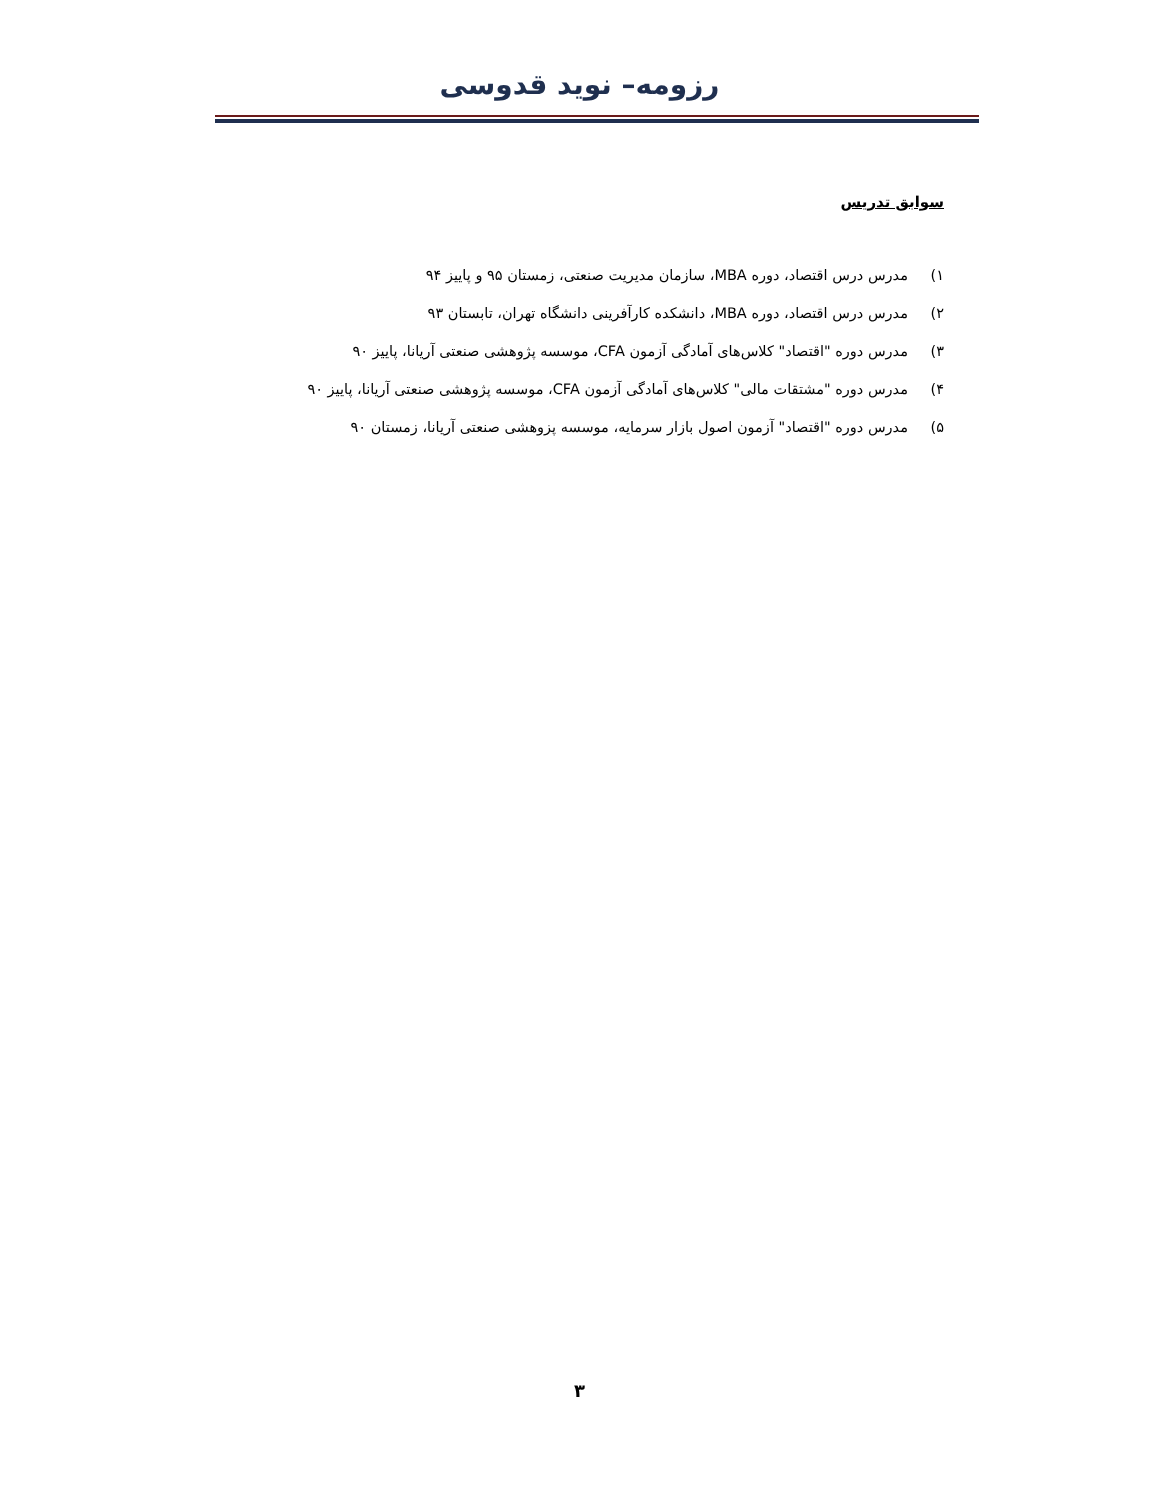رزومه– نوید قدوسی
سوابق تدریس
۱) مدرس درس اقتصاد، دوره MBA، سازمان مدیریت صنعتی، زمستان ۹۵ و پاییز ۹۴
۲) مدرس درس اقتصاد، دوره MBA، دانشکده کارآفرینی دانشگاه تهران، تابستان ۹۳
۳) مدرس دوره "اقتصاد" کلاس‌های آمادگی آزمون CFA، موسسه پژوهشی صنعتی آریانا، پاییز ۹۰
۴) مدرس دوره "مشتقات مالی" کلاس‌های آمادگی آزمون CFA، موسسه پژوهشی صنعتی آریانا، پاییز ۹۰
۵) مدرس دوره "اقتصاد" آزمون اصول بازار سرمایه، موسسه پزوهشی صنعتی آریانا، زمستان ۹۰
۳